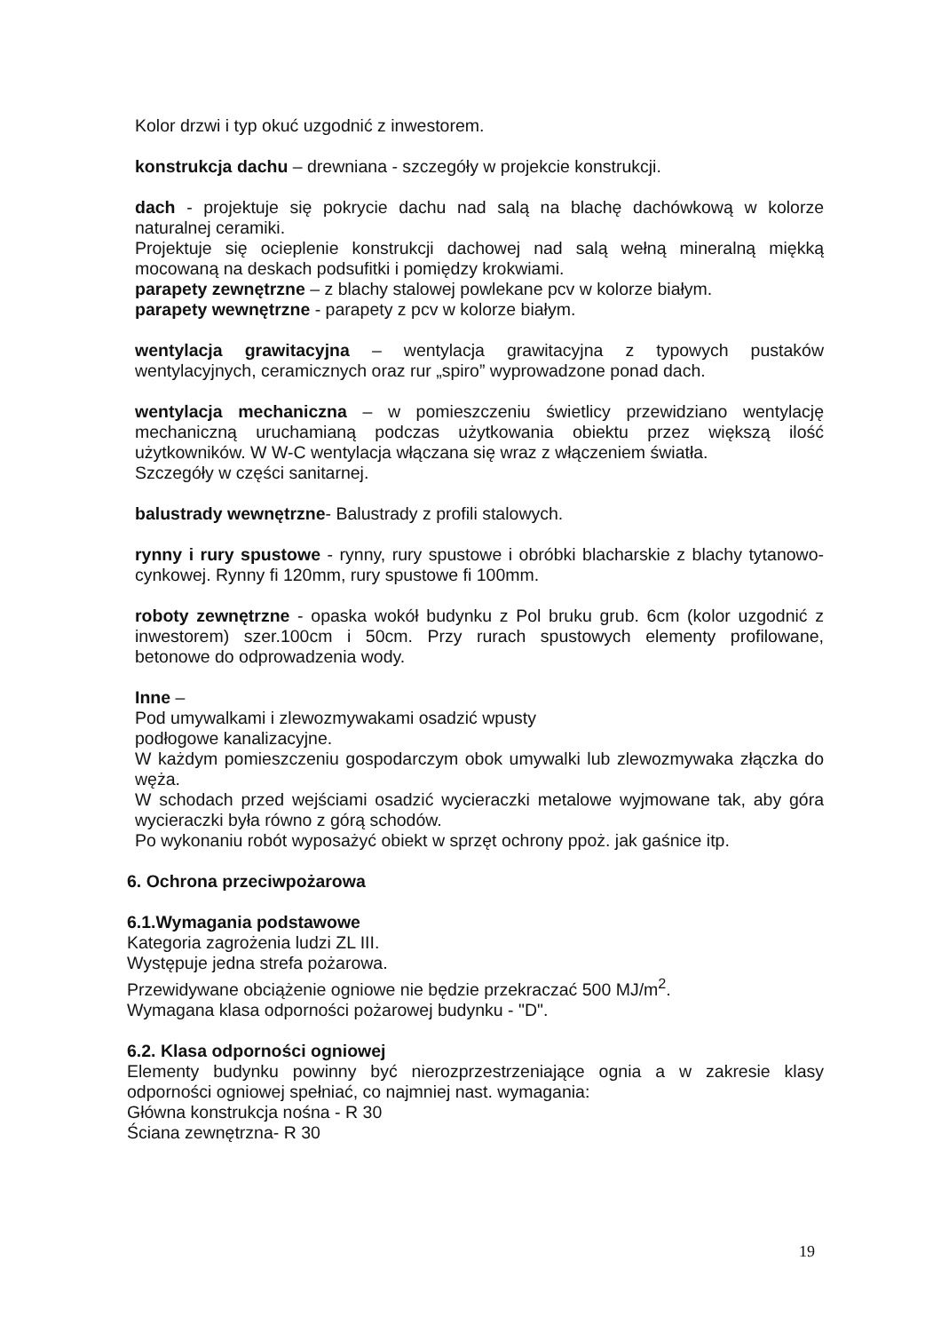Kolor drzwi i typ okuć uzgodnić z inwestorem.
konstrukcja dachu – drewniana - szczegóły w projekcie konstrukcji.
dach - projektuje się pokrycie dachu nad salą na blachę dachówkową w kolorze naturalnej ceramiki.
Projektuje się ocieplenie konstrukcji dachowej nad salą wełną mineralną miękką mocowaną na deskach podsufitki i pomiędzy krokwiami.
parapety zewnętrzne – z blachy stalowej powlekane pcv w kolorze białym.
parapety wewnętrzne - parapety z pcv w kolorze białym.
wentylacja grawitacyjna – wentylacja grawitacyjna z typowych pustaków wentylacyjnych, ceramicznych oraz rur „spiro” wyprowadzone ponad dach.
wentylacja mechaniczna – w pomieszczeniu świetlicy przewidziano wentylację mechaniczną uruchamianą podczas użytkowania obiektu przez większą ilość użytkowników. W W-C wentylacja włączana się wraz z włączeniem światła.
Szczegóły w części sanitarnej.
balustrady wewnętrzne- Balustrady z profili stalowych.
rynny i rury spustowe - rynny, rury spustowe i obróbki blacharskie z blachy tytanowo-cynkowej. Rynny fi 120mm, rury spustowe fi 100mm.
roboty zewnętrzne - opaska wokół budynku z Pol bruku grub. 6cm (kolor uzgodnić z inwestorem) szer.100cm i 50cm. Przy rurach spustowych elementy profilowane, betonowe do odprowadzenia wody.
Inne –
Pod umywalkami i zlewozmywakami osadzić wpusty
podłogowe kanalizacyjne.
W każdym pomieszczeniu gospodarczym obok umywalki lub zlewozmywaka złączka do węża.
W schodach przed wejściami osadzić wycieraczki metalowe wyjmowane tak, aby góra wycieraczki była równo z górą schodów.
Po wykonaniu robót wyposażyć obiekt w sprzęt ochrony ppoż. jak gaśnice itp.
6. Ochrona przeciwpożarowa
6.1.Wymagania podstawowe
Kategoria zagrożenia ludzi ZL III.
Występuje jedna strefa pożarowa.
Przewidywane obciążenie ogniowe nie będzie przekraczać 500 MJ/m<sup>2</sup>.
Wymagana klasa odporności pożarowej budynku - "D".
6.2. Klasa odporności ogniowej
Elementy budynku powinny być nierozprzestrzeniające ognia a w zakresie klasy odporności ogniowej spełniać, co najmniej nast. wymagania:
Główna konstrukcja nośna - R 30
Ściana zewnętrzna- R 30
19